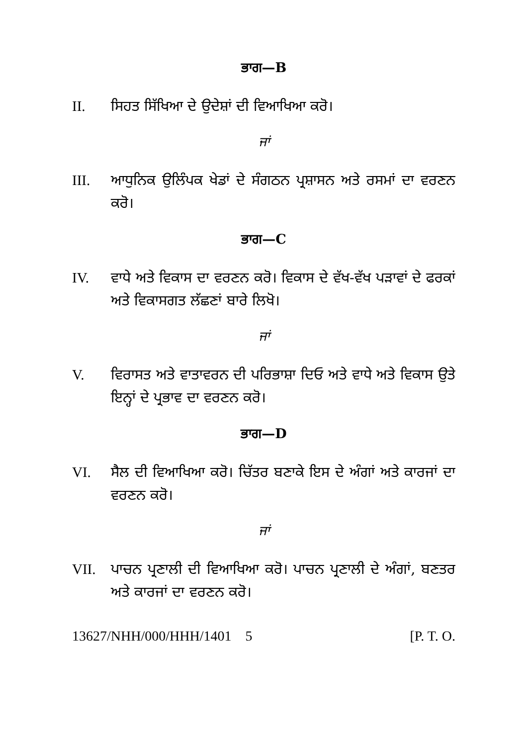ਭਾਗ—B
II. ਸਿਹਤ ਸਿੱਖਿਆ ਦੇ ਉਦੇਸ਼ਾਂ ਦੀ ਵਿਆਖਿਆ ਕਰੋ।
ਜਾਂ
III. ਆਧੁਨਿਕ ਉਲਿੰਪਕ ਖੇਡਾਂ ਦੇ ਸੰਗਠਨ ਪ੍ਰਸ਼ਾਸਨ ਅਤੇ ਰਸਮਾਂ ਦਾ ਵਰਣਨ ਕਰੋ।
ਭਾਗ—C
IV. ਵਾਧੇ ਅਤੇ ਵਿਕਾਸ ਦਾ ਵਰਣਨ ਕਰੋ। ਵਿਕਾਸ ਦੇ ਵੱਖ-ਵੱਖ ਪੜਾਵਾਂ ਦੇ ਫਰਕਾਂ ਅਤੇ ਵਿਕਾਸਗਤ ਲੱਛਣਾਂ ਬਾਰੇ ਲਿਖੋ।
ਜਾਂ
V. ਵਿਰਾਸਤ ਅਤੇ ਵਾਤਾਵਰਨ ਦੀ ਪਰਿਭਾਸ਼ਾ ਦਿਓ ਅਤੇ ਵਾਧੇ ਅਤੇ ਵਿਕਾਸ ਉਤੇ ਇਨ੍ਹਾਂ ਦੇ ਪ੍ਰਭਾਵ ਦਾ ਵਰਣਨ ਕਰੋ।
ਭਾਗ—D
VI. ਸੈਲ ਦੀ ਵਿਆਖਿਆ ਕਰੋ। ਚਿੱਤਰ ਬਣਾਕੇ ਇਸ ਦੇ ਅੰਗਾਂ ਅਤੇ ਕਾਰਜਾਂ ਦਾ ਵਰਣਨ ਕਰੋ।
ਜਾਂ
VII. ਪਾਚਨ ਪ੍ਰਣਾਲੀ ਦੀ ਵਿਆਖਿਆ ਕਰੋ। ਪਾਚਨ ਪ੍ਰਣਾਲੀ ਦੇ ਅੰਗਾਂ, ਬਣਤਰ ਅਤੇ ਕਾਰਜਾਂ ਦਾ ਵਰਣਨ ਕਰੋ।
13627/NHH/000/HHH/1401 5 [P. T. O.